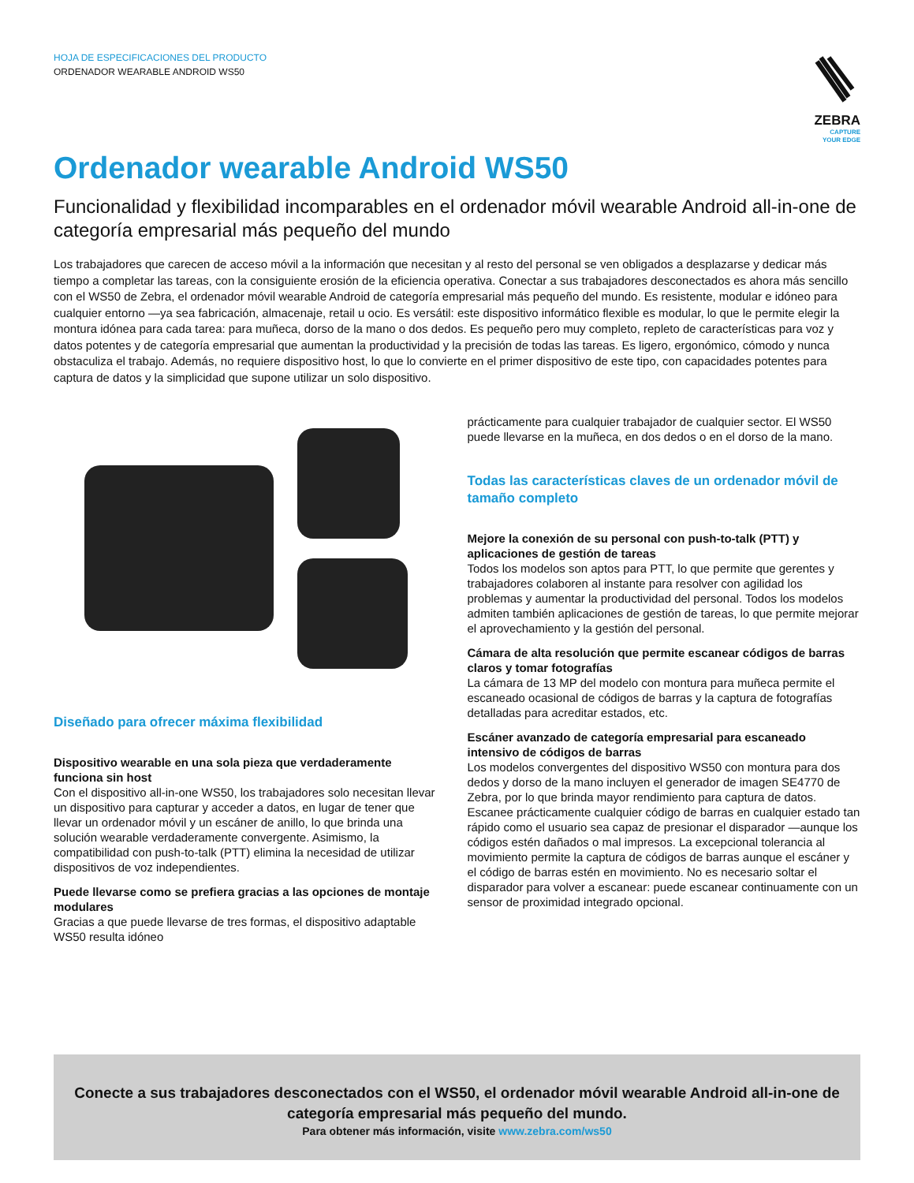HOJA DE ESPECIFICACIONES DEL PRODUCTO
ORDENADOR WEARABLE ANDROID WS50
ZEBRA
CAPTURE
YOUR EDGE
Ordenador wearable Android WS50
Funcionalidad y flexibilidad incomparables en el ordenador móvil wearable Android all-in-one de categoría empresarial más pequeño del mundo
Los trabajadores que carecen de acceso móvil a la información que necesitan y al resto del personal se ven obligados a desplazarse y dedicar más tiempo a completar las tareas, con la consiguiente erosión de la eficiencia operativa. Conectar a sus trabajadores desconectados es ahora más sencillo con el WS50 de Zebra, el ordenador móvil wearable Android de categoría empresarial más pequeño del mundo. Es resistente, modular e idóneo para cualquier entorno —ya sea fabricación, almacenaje, retail u ocio. Es versátil: este dispositivo informático flexible es modular, lo que le permite elegir la montura idónea para cada tarea: para muñeca, dorso de la mano o dos dedos. Es pequeño pero muy completo, repleto de características para voz y datos potentes y de categoría empresarial que aumentan la productividad y la precisión de todas las tareas. Es ligero, ergonómico, cómodo y nunca obstaculiza el trabajo. Además, no requiere dispositivo host, lo que lo convierte en el primer dispositivo de este tipo, con capacidades potentes para captura de datos y la simplicidad que supone utilizar un solo dispositivo.
Diseñado para ofrecer máxima flexibilidad
Dispositivo wearable en una sola pieza que verdaderamente funciona sin host
Con el dispositivo all-in-one WS50, los trabajadores solo necesitan llevar un dispositivo para capturar y acceder a datos, en lugar de tener que llevar un ordenador móvil y un escáner de anillo, lo que brinda una solución wearable verdaderamente convergente. Asimismo, la compatibilidad con push-to-talk (PTT) elimina la necesidad de utilizar dispositivos de voz independientes.
Puede llevarse como se prefiera gracias a las opciones de montaje modulares
Gracias a que puede llevarse de tres formas, el dispositivo adaptable WS50 resulta idóneo
prácticamente para cualquier trabajador de cualquier sector. El WS50 puede llevarse en la muñeca, en dos dedos o en el dorso de la mano.
Todas las características claves de un ordenador móvil de tamaño completo
Mejore la conexión de su personal con push-to-talk (PTT) y aplicaciones de gestión de tareas
Todos los modelos son aptos para PTT, lo que permite que gerentes y trabajadores colaboren al instante para resolver con agilidad los problemas y aumentar la productividad del personal. Todos los modelos admiten también aplicaciones de gestión de tareas, lo que permite mejorar el aprovechamiento y la gestión del personal.
Cámara de alta resolución que permite escanear códigos de barras claros y tomar fotografías
La cámara de 13 MP del modelo con montura para muñeca permite el escaneado ocasional de códigos de barras y la captura de fotografías detalladas para acreditar estados, etc.
Escáner avanzado de categoría empresarial para escaneado intensivo de códigos de barras
Los modelos convergentes del dispositivo WS50 con montura para dos dedos y dorso de la mano incluyen el generador de imagen SE4770 de Zebra, por lo que brinda mayor rendimiento para captura de datos. Escanee prácticamente cualquier código de barras en cualquier estado tan rápido como el usuario sea capaz de presionar el disparador —aunque los códigos estén dañados o mal impresos. La excepcional tolerancia al movimiento permite la captura de códigos de barras aunque el escáner y el código de barras estén en movimiento. No es necesario soltar el disparador para volver a escanear: puede escanear continuamente con un sensor de proximidad integrado opcional.
Conecte a sus trabajadores desconectados con el WS50, el ordenador móvil wearable Android all-in-one de categoría empresarial más pequeño del mundo.
Para obtener más información, visite www.zebra.com/ws50